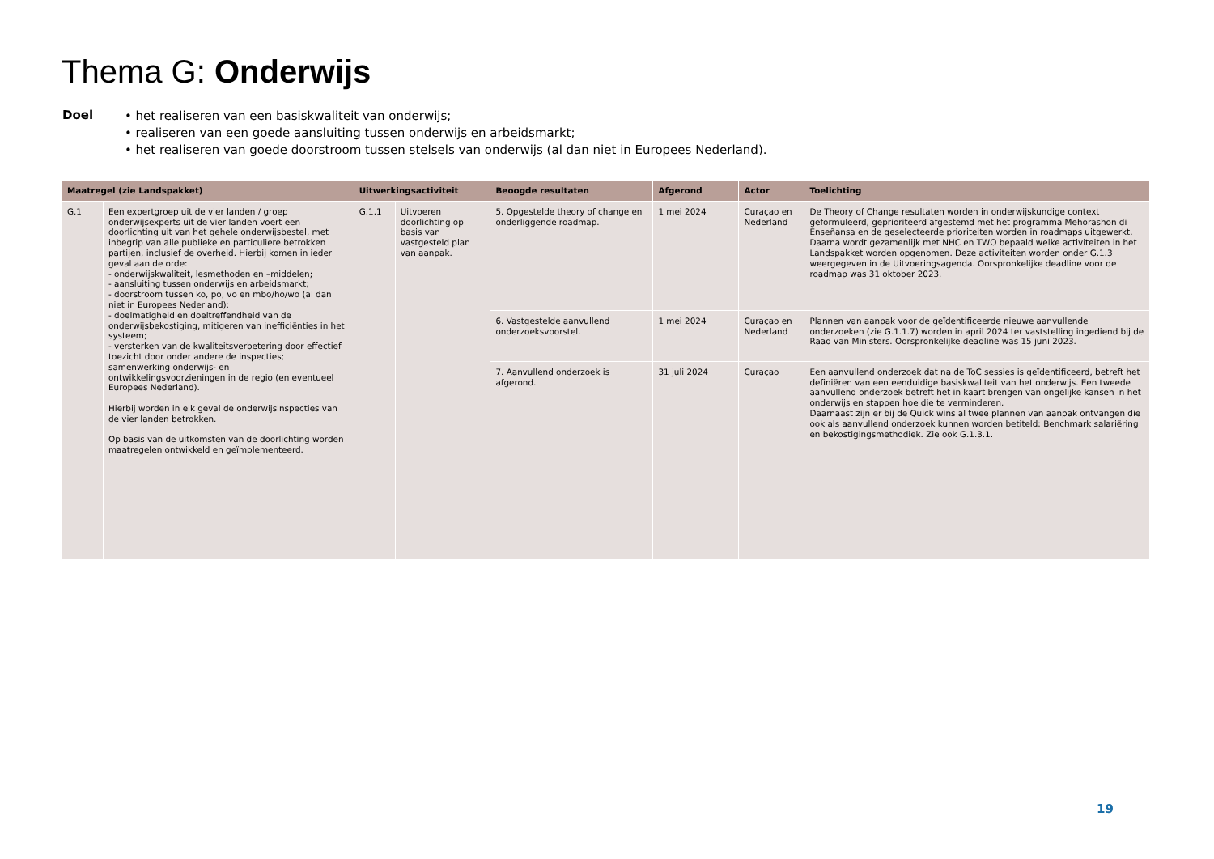Thema G: Onderwijs
Doel
• het realiseren van een basiskwaliteit van onderwijs;
• realiseren van een goede aansluiting tussen onderwijs en arbeidsmarkt;
• het realiseren van goede doorstroom tussen stelsels van onderwijs (al dan niet in Europees Nederland).
| Maatregel (zie Landspakket) | | Uitwerkingsactiviteit | | Beoogde resultaten | Afgerond | Actor | Toelichting |
| --- | --- | --- | --- | --- | --- | --- | --- |
| G.1 | Een expertgroep uit de vier landen / groep onderwijsexperts uit de vier landen voert een doorlichting uit van het gehele onderwijsbestel, met inbegrip van alle publieke en particuliere betrokken partijen, inclusief de overheid. Hierbij komen in ieder geval aan de orde: - onderwijskwaliteit, lesmethoden en –middelen; - aansluiting tussen onderwijs en arbeidsmarkt; - doorstroom tussen ko, po, vo en mbo/ho/wo (al dan niet in Europees Nederland); - doelmatigheid en doeltreffendheid van de onderwijsbekostiging, mitigeren van inefficiënties in het systeem; - versterken van de kwaliteitsverbetering door effectief toezicht door onder andere de inspecties; samenwerking onderwijs- en ontwikkelingsvoorzieningen in de regio (en eventueel Europees Nederland). Hierbij worden in elk geval de onderwijsinspecties van de vier landen betrokken. Op basis van de uitkomsten van de doorlichting worden maatregelen ontwikkeld en geïmplementeerd. | G.1.1 | Uitvoeren doorlichting op basis van vastgesteld plan van aanpak. | 5. Opgestelde theory of change en onderliggende roadmap. | 1 mei 2024 | Curaçao en Nederland | De Theory of Change resultaten worden in onderwijskundige context geformuleerd, geprioriteerd afgestemd met het programma Mehorashon di Enseñansa en de geselecteerde prioriteiten worden in roadmaps uitgewerkt. Daarna wordt gezamenlijk met NHC en TWO bepaald welke activiteiten in het Landspakket worden opgenomen. Deze activiteiten worden onder G.1.3 weergegeven in de Uitvoeringsagenda. Oorspronkelijke deadline voor de roadmap was 31 oktober 2023. |
| | | | | 6. Vastgestelde aanvullend onderzoeksvoorstel. | 1 mei 2024 | Curaçao en Nederland | Plannen van aanpak voor de geïdentificeerde nieuwe aanvullende onderzoeken (zie G.1.1.7) worden in april 2024 ter vaststelling ingediend bij de Raad van Ministers. Oorspronkelijke deadline was 15 juni 2023. |
| | | | | 7. Aanvullend onderzoek is afgerond. | 31 juli 2024 | Curaçao | Een aanvullend onderzoek dat na de ToC sessies is geïdentificeerd, betreft het definiëren van een eenduidige basiskwaliteit van het onderwijs. Een tweede aanvullend onderzoek betreft het in kaart brengen van ongelijke kansen in het onderwijs en stappen hoe die te verminderen. Daarnaast zijn er bij de Quick wins al twee plannen van aanpak ontvangen die ook als aanvullend onderzoek kunnen worden betiteld: Benchmark salariëring en bekostigingsmethodiek. Zie ook G.1.3.1. |
19